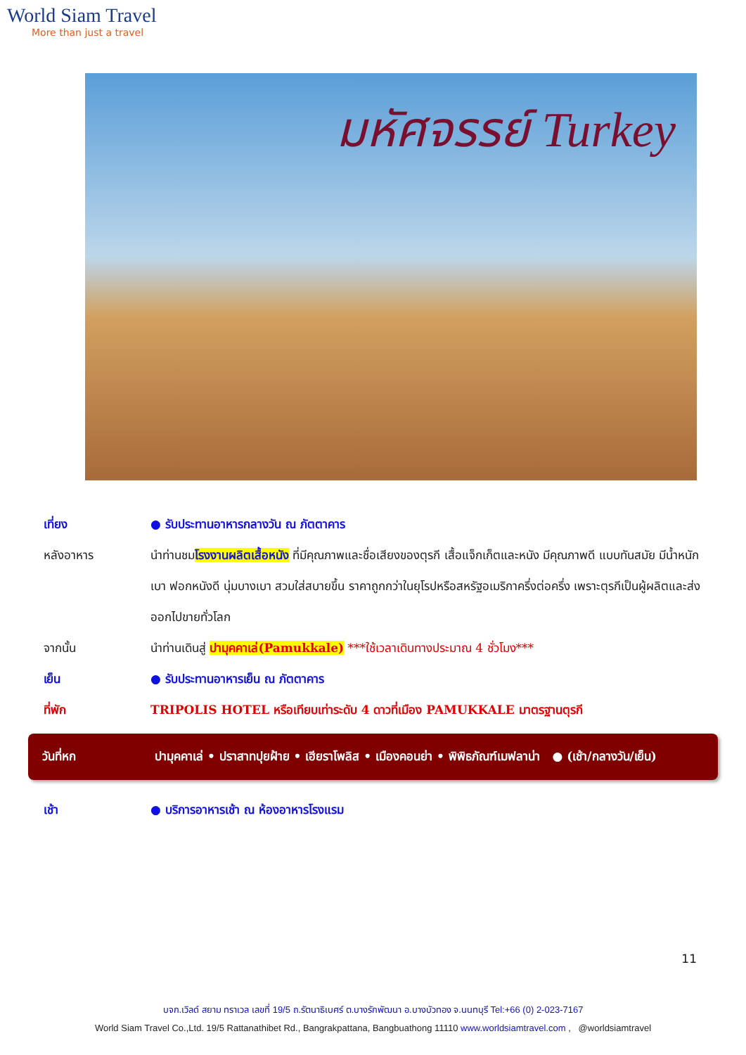World Siam Travel
More than just a travel
มหัศจรรย์ Turkey
เที่ยง ● รับประทานอาหารกลางวัน ณ ภัตตาคาร
หลังอาหาร นำท่านชมโรงงานผลิตเสื้อหนัง ที่มีคุณภาพและชื่อเสียงของตุรกี เสื้อแจ็กเก็ตและหนัง มีคุณภาพดี แบบทันสมัย มีน้ำหนักเบา ฟอกหนังดี นุ่มบางเบา สวมใส่สบายขึ้น ราคาถูกกว่าในยุโรปหรือสหรัฐอเมริกาครึ่งต่อครึ่ง เพราะตุรกีเป็นผู้ผลิตและส่งออกไปขายทั่วโลก
จากนั้น นำท่านเดินสู่ ปามุคคาเล่(Pamukkale) ***ใช้เวลาเดินทางประมาณ 4 ชั่วโมง***
เย็น ● รับประทานอาหารเย็น ณ ภัตตาคาร
ที่พัก TRIPOLIS HOTEL หรือเทียบเท่าระดับ 4 ดาวที่เมือง PAMUKKALE มาตรฐานตุรกี
วันที่หก
ปามุคคาเล่ • ปราสาทปุยฝ้าย • เฮียราโพลิส • เมืองคอนย่า • พิพิธภัณฑ์เมฟลาน่า ● (เช้า/กลางวัน/เย็น)
เช้า ● บริการอาหารเช้า ณ ห้องอาหารโรงแรม
11
บจก.เวิลด์ สยาม ทราเวล เลขที่ 19/5 ถ.รัตนาธิเบศร์ ต.บางรักพัฒนา อ.บางบัวทอง จ.นนทบุรี Tel:+66 (0) 2-023-7167
World Siam Travel Co.,Ltd. 19/5 Rattanathibet Rd., Bangrakpattana, Bangbuathong 11110 www.worldsiamtravel.com , @worldsiamtravel